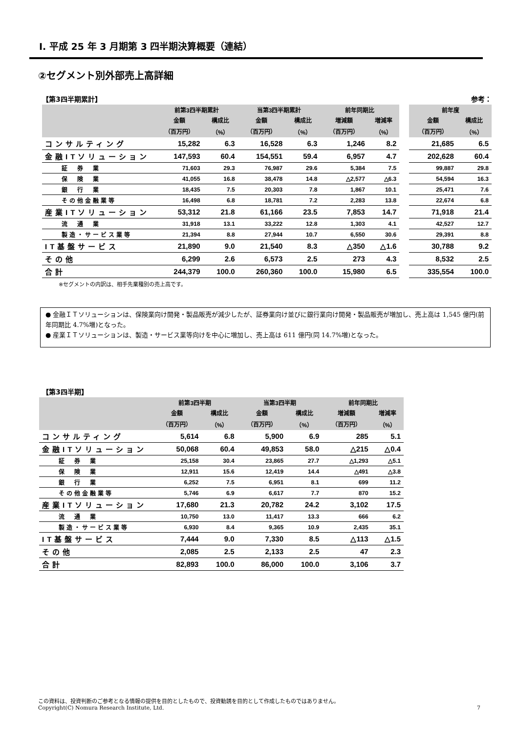Ⅰ. 平成 25 年 3 月期第 3 四半期決算概要（連結）
②セグメント別外部売上高詳細
【第3四半期累計】 参考：
| | 前第3四半期累計 | | 当第3四半期累計 | | 前年同期比 | | | 前年度 | |
| --- | --- | --- | --- | --- | --- | --- | --- | --- | --- |
| | 金額 | 構成比 | 金額 | 構成比 | 増減額 | 増減率 | | 金額 | 構成比 |
| | （百万円） | （%） | （百万円） | （%） | （百万円） | （%） | | （百万円） | （%） |
| コンサルティング | 15,282 | 6.3 | 16,528 | 6.3 | 1,246 | 8.2 | | 21,685 | 6.5 |
| 金融ITソリューション | 147,593 | 60.4 | 154,551 | 59.4 | 6,957 | 4.7 | | 202,628 | 60.4 |
| 証 券 業 | 71,603 | 29.3 | 76,987 | 29.6 | 5,384 | 7.5 | | 99,887 | 29.8 |
| 保 険 業 | 41,055 | 16.8 | 38,478 | 14.8 | △2,577 | △6.3 | | 54,594 | 16.3 |
| 銀 行 業 | 18,435 | 7.5 | 20,303 | 7.8 | 1,867 | 10.1 | | 25,471 | 7.6 |
| その他金融業等 | 16,498 | 6.8 | 18,781 | 7.2 | 2,283 | 13.8 | | 22,674 | 6.8 |
| 産業ITソリューション | 53,312 | 21.8 | 61,166 | 23.5 | 7,853 | 14.7 | | 71,918 | 21.4 |
| 流 通 業 | 31,918 | 13.1 | 33,222 | 12.8 | 1,303 | 4.1 | | 42,527 | 12.7 |
| 製造・サービス業等 | 21,394 | 8.8 | 27,944 | 10.7 | 6,550 | 30.6 | | 29,391 | 8.8 |
| IT基盤サービス | 21,890 | 9.0 | 21,540 | 8.3 | △350 | △1.6 | | 30,788 | 9.2 |
| その他 | 6,299 | 2.6 | 6,573 | 2.5 | 273 | 4.3 | | 8,532 | 2.5 |
| 合計 | 244,379 | 100.0 | 260,360 | 100.0 | 15,980 | 6.5 | | 335,554 | 100.0 |
※セグメントの内訳は、相手先業種別の売上高です。
● 金融ＩＴソリューションは、保険業向け開発・製品販売が減少したが、証券業向け並びに銀行業向け開発・製品販売が増加し、売上高は 1,545 億円(前年同期比 4.7%増)となった。
● 産業ＩＴソリューションは、製造・サービス業等向けを中心に増加し、売上高は 611 億円(同 14.7%増)となった。
【第3四半期】
| | 前第3四半期 | | 当第3四半期 | | 前年同期比 | |
| --- | --- | --- | --- | --- | --- | --- |
| | 金額 | 構成比 | 金額 | 構成比 | 増減額 | 増減率 |
| | （百万円） | （%） | （百万円） | （%） | （百万円） | （%） |
| コンサルティング | 5,614 | 6.8 | 5,900 | 6.9 | 285 | 5.1 |
| 金融ITソリューション | 50,068 | 60.4 | 49,853 | 58.0 | △215 | △0.4 |
| 証 券 業 | 25,158 | 30.4 | 23,865 | 27.7 | △1,293 | △5.1 |
| 保 険 業 | 12,911 | 15.6 | 12,419 | 14.4 | △491 | △3.8 |
| 銀 行 業 | 6,252 | 7.5 | 6,951 | 8.1 | 699 | 11.2 |
| その他金融業等 | 5,746 | 6.9 | 6,617 | 7.7 | 870 | 15.2 |
| 産業ITソリューション | 17,680 | 21.3 | 20,782 | 24.2 | 3,102 | 17.5 |
| 流 通 業 | 10,750 | 13.0 | 11,417 | 13.3 | 666 | 6.2 |
| 製造・サービス業等 | 6,930 | 8.4 | 9,365 | 10.9 | 2,435 | 35.1 |
| IT基盤サービス | 7,444 | 9.0 | 7,330 | 8.5 | △113 | △1.5 |
| その他 | 2,085 | 2.5 | 2,133 | 2.5 | 47 | 2.3 |
| 合計 | 82,893 | 100.0 | 86,000 | 100.0 | 3,106 | 3.7 |
この資料は、投資判断のご参考となる情報の提供を目的としたもので、投資勧誘を目的として作成したものではありません。
Copyright(C) Nomura Research Institute, Ltd. 7